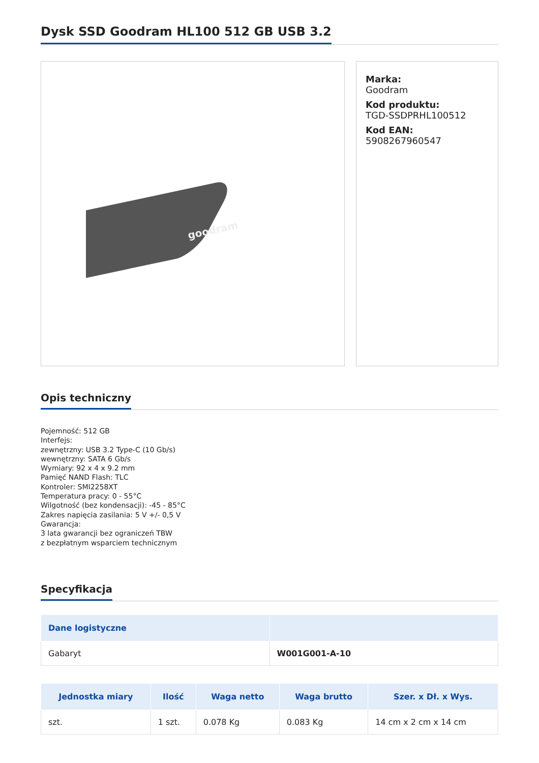Dysk SSD Goodram HL100 512 GB USB 3.2
goodram
Marka:
Goodram
Kod produktu:
TGD-SSDPRHL100512
Kod EAN:
5908267960547
Opis techniczny
Pojemność: 512 GB
Interfejs:
zewnętrzny: USB 3.2 Type-C (10 Gb/s)
wewnętrzny: SATA 6 Gb/s
Wymiary: 92 x 4 x 9.2 mm
Pamięć NAND Flash: TLC
Kontroler: SMI2258XT
Temperatura pracy: 0 - 55°C
Wilgotność (bez kondensacji): -45 - 85°C
Zakres napięcia zasilania: 5 V +/- 0,5 V
Gwarancja:
3 lata gwarancji bez ograniczeń TBW
z bezpłatnym wsparciem technicznym
Specyfikacja
| Dane logistyczne | |
| --- | --- |
| Gabaryt | W001G001-A-10 |
| Jednostka miary | Ilość | Waga netto | Waga brutto | Szer. x Dł. x Wys. |
| --- | --- | --- | --- | --- |
| szt. | 1 szt. | 0.078 Kg | 0.083 Kg | 14 cm x 2 cm x 14 cm |